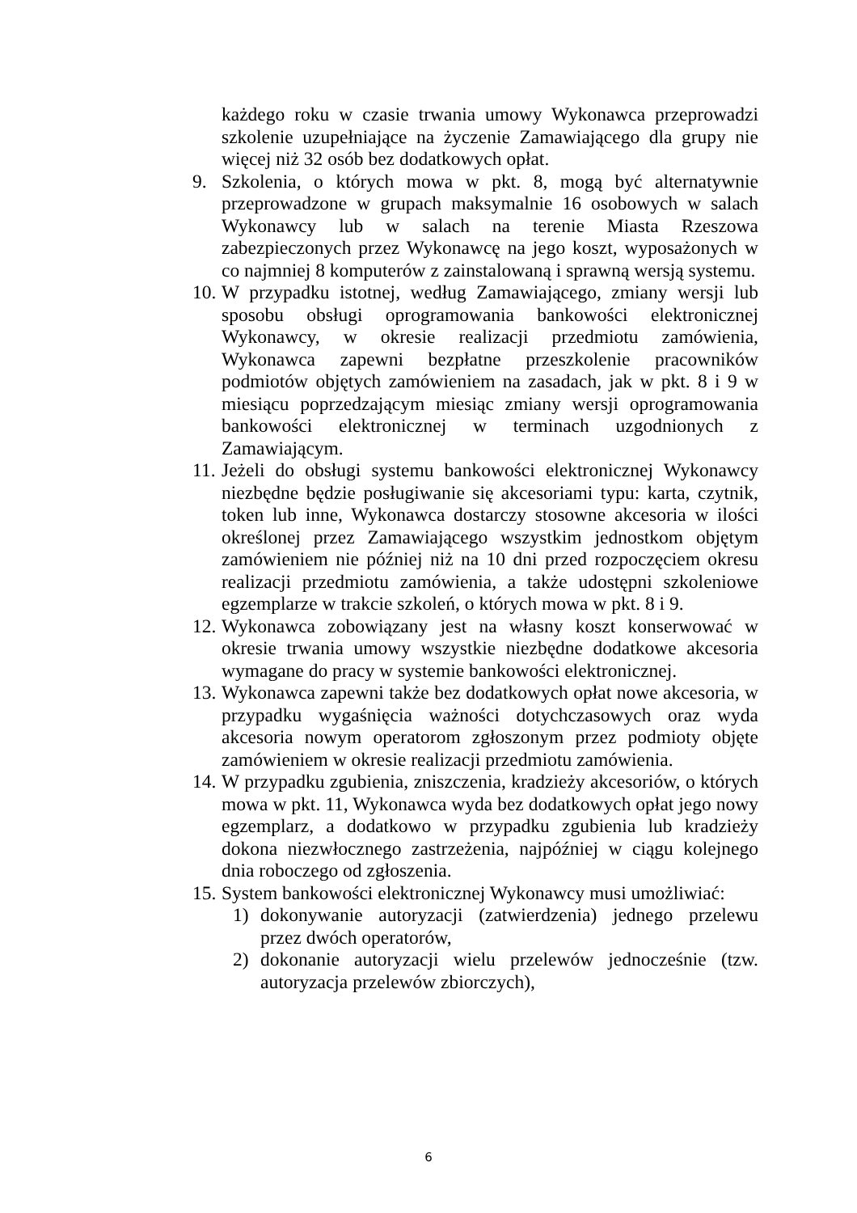każdego roku w czasie trwania umowy Wykonawca przeprowadzi szkolenie uzupełniające na życzenie Zamawiającego dla grupy nie więcej niż 32 osób bez dodatkowych opłat.
9. Szkolenia, o których mowa w pkt. 8, mogą być alternatywnie przeprowadzone w grupach maksymalnie 16 osobowych w salach Wykonawcy lub w salach na terenie Miasta Rzeszowa zabezpieczonych przez Wykonawcę na jego koszt, wyposażonych w co najmniej 8 komputerów z zainstalowaną i sprawną wersją systemu.
10.
W przypadku istotnej, według Zamawiającego, zmiany wersji lub sposobu obsługi oprogramowania bankowości elektronicznej Wykonawcy, w okresie realizacji przedmiotu zamówienia, Wykonawca zapewni bezpłatne przeszkolenie pracowników podmiotów objętych zamówieniem na zasadach, jak w pkt. 8 i 9 w miesiącu poprzedzającym miesiąc zmiany wersji oprogramowania bankowości elektronicznej w terminach uzgodnionych z Zamawiającym.
11.
Jeżeli do obsługi systemu bankowości elektronicznej Wykonawcy niezbędne będzie posługiwanie się akcesoriami typu: karta, czytnik, token lub inne, Wykonawca dostarczy stosowne akcesoria w ilości określonej przez Zamawiającego wszystkim jednostkom objętym zamówieniem nie później niż na 10 dni przed rozpoczęciem okresu realizacji przedmiotu zamówienia, a także udostępni szkoleniowe egzemplarze w trakcie szkoleń, o których mowa w pkt. 8 i 9.
12.
Wykonawca zobowiązany jest na własny koszt konserwować w okresie trwania umowy wszystkie niezbędne dodatkowe akcesoria wymagane do pracy w systemie bankowości elektronicznej.
13.
Wykonawca zapewni także bez dodatkowych opłat nowe akcesoria, w przypadku wygaśnięcia ważności dotychczasowych oraz wyda akcesoria nowym operatorom zgłoszonym przez podmioty objęte zamówieniem w okresie realizacji przedmiotu zamówienia.
14.
W przypadku zgubienia, zniszczenia, kradzieży akcesoriów, o których mowa w pkt. 11, Wykonawca wyda bez dodatkowych opłat jego nowy egzemplarz, a dodatkowo w przypadku zgubienia lub kradzieży dokona niezwłocznego zastrzeżenia, najpóźniej w ciągu kolejnego dnia roboczego od zgłoszenia.
15.
System bankowości elektronicznej Wykonawcy musi umożliwiać:
1) dokonywanie autoryzacji (zatwierdzenia) jednego przelewu przez dwóch operatorów,
2) dokonanie autoryzacji wielu przelewów jednocześnie (tzw. autoryzacja przelewów zbiorczych),
6